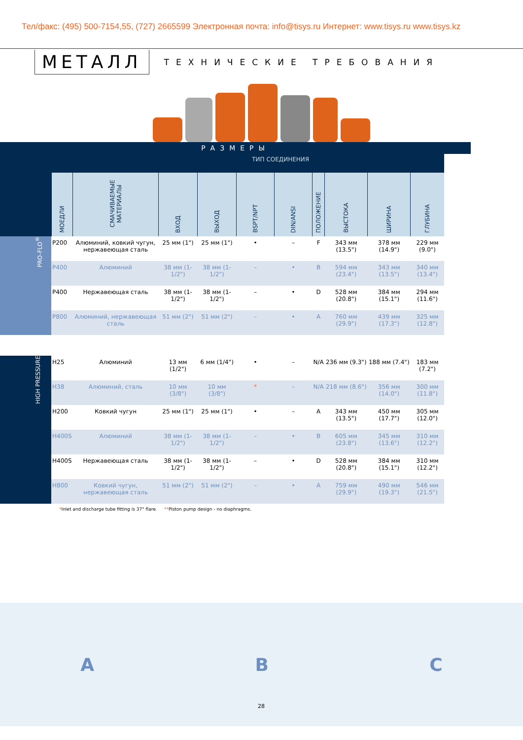Тел/факс: (495) 500-7154,55, (727) 2665599 Электронная почта: info@tisys.ru Интернет: www.tisys.ru www.tisys.kz
МЕТАЛЛ
ТЕХНИЧЕСКИЕ ТРЕБОВАНИЯ
РАЗМЕРЫ
| | | | | | ТИП СОЕДИНЕНИЯ | | | | | |
| | МОЕДЛИ | СМАЧИВАЕМЫЕ МАТЕРИАЛЫ | ВХОД | ВЫХОД | BSPT/NPT | DIN/ANSI | ПОЛОЖЕНИЕ | ВЫСТОКА | ШИРИНА | ГЛУБИНА |
| PRO-FLO<sup>®</sup> | P200 | Алюминий, ковкий чугун, нержавеющая сталь | 25 мм (1") | 25 мм (1") | • | – | F | 343 мм (13.5") | 378 мм (14.9") | 229 мм (9.0") |
| | P400 | Алюминий | 38 мм (1-1/2") | 38 мм (1-1/2") | – | • | B | 594 мм (23.4") | 343 мм (13.5") | 340 мм (13.4") |
| | P400 | Нержавеющая сталь | 38 мм (1-1/2") | 38 мм (1-1/2") | – | • | D | 528 мм (20.8") | 384 мм (15.1") | 294 мм (11.6") |
| | P800 | Алюминий, нержавеющая сталь | 51 мм (2") | 51 мм (2") | – | • | A | 760 мм (29.9") | 439 мм (17.3") | 325 мм (12.8") |
| HIGH PRESSURE | H25 | Алюминий | 13 мм (1/2") | 6 мм (1/4") | • | – | N/A | 236 мм (9.3") | 188 мм (7.4") | 183 мм (7.2") |
| | H38 | Алюминий, сталь | 10 мм (3/8") | 10 мм (3/8") | * | – | N/A | 218 мм (8.6") | 356 мм (14.0") | 300 мм (11.8") |
| | H200 | Ковкий чугун | 25 мм (1") | 25 мм (1") | • | – | A | 343 мм (13.5") | 450 мм (17.7") | 305 мм (12.0") |
| | H400S | Алюминий | 38 мм (1-1/2") | 38 мм (1-1/2") | – | • | B | 605 мм (23.8") | 345 мм (13.6") | 310 мм (12.2") |
| | H400S | Нержавеющая сталь | 38 мм (1-1/2") | 38 мм (1-1/2") | – | • | D | 528 мм (20.8") | 384 мм (15.1") | 310 мм (12.2") |
| | H800 | Ковкий чугун, нержавеющая сталь | 51 мм (2") | 51 мм (2") | – | • | A | 759 мм (29.9") | 490 мм (19.3") | 546 мм (21.5") |
*Inlet and discharge tube fitting is 37° flare. **Piston pump design - no diaphragms.
A B C
28